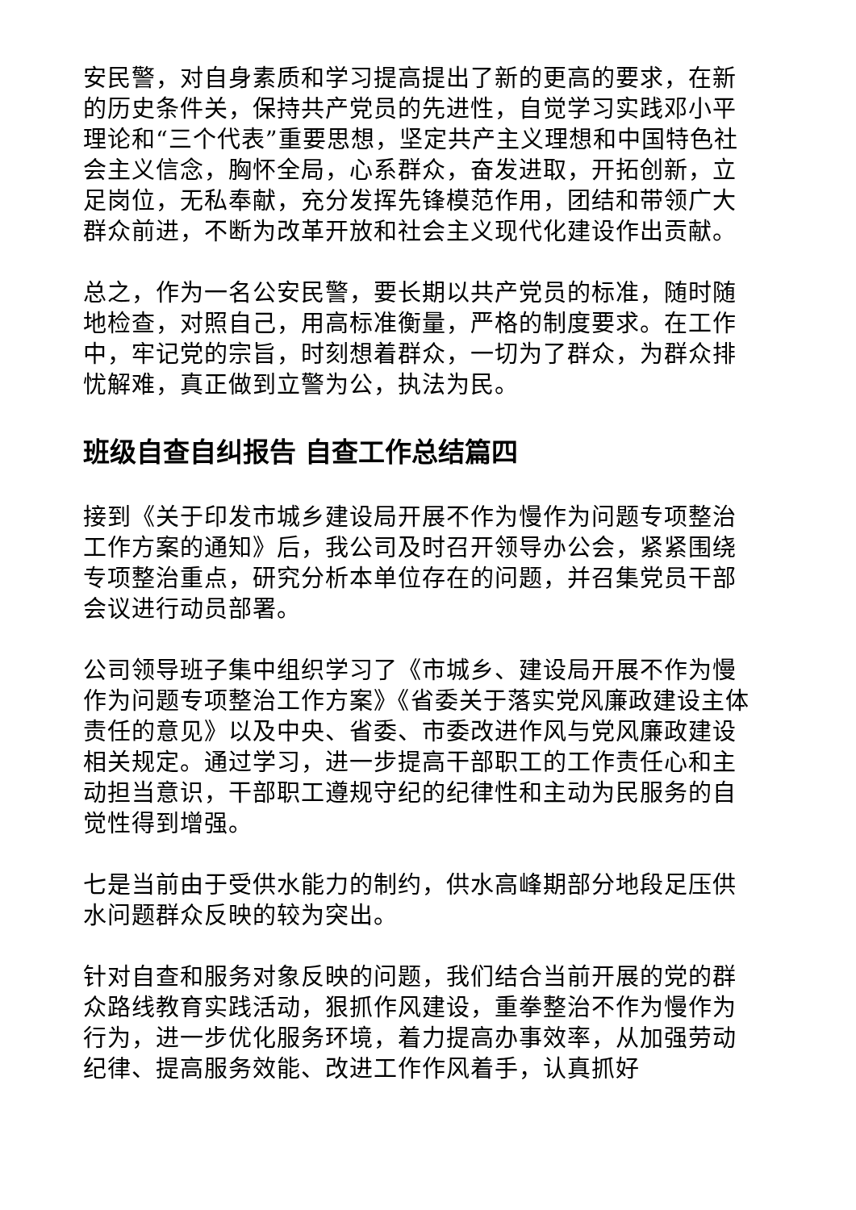安民警，对自身素质和学习提高提出了新的更高的要求，在新的历史条件关，保持共产党员的先进性，自觉学习实践邓小平理论和“三个代表”重要思想，坚定共产主义理想和中国特色社会主义信念，胸怀全局，心系群众，奋发进取，开拓创新，立足岗位，无私奉献，充分发挥先锋模范作用，团结和带领广大群众前进，不断为改革开放和社会主义现代化建设作出贡献。
总之，作为一名公安民警，要长期以共产党员的标准，随时随地检查，对照自己，用高标准衡量，严格的制度要求。在工作中，牢记党的宗旨，时刻想着群众，一切为了群众，为群众排忧解难，真正做到立警为公，执法为民。
班级自查自纠报告 自查工作总结篇四
接到《关于印发市城乡建设局开展不作为慢作为问题专项整治工作方案的通知》后，我公司及时召开领导办公会，紧紧围绕专项整治重点，研究分析本单位存在的问题，并召集党员干部会议进行动员部署。
公司领导班子集中组织学习了《市城乡、建设局开展不作为慢作为问题专项整治工作方案》《省委关于落实党风廉政建设主体责任的意见》以及中央、省委、市委改进作风与党风廉政建设相关规定。通过学习，进一步提高干部职工的工作责任心和主动担当意识，干部职工遵规守纪的纪律性和主动为民服务的自觉性得到增强。
七是当前由于受供水能力的制约，供水高峰期部分地段足压供水问题群众反映的较为突出。
针对自查和服务对象反映的问题，我们结合当前开展的党的群众路线教育实践活动，狠抓作风建设，重拳整治不作为慢作为行为，进一步优化服务环境，着力提高办事效率，从加强劳动纪律、提高服务效能、改进工作作风着手，认真抓好